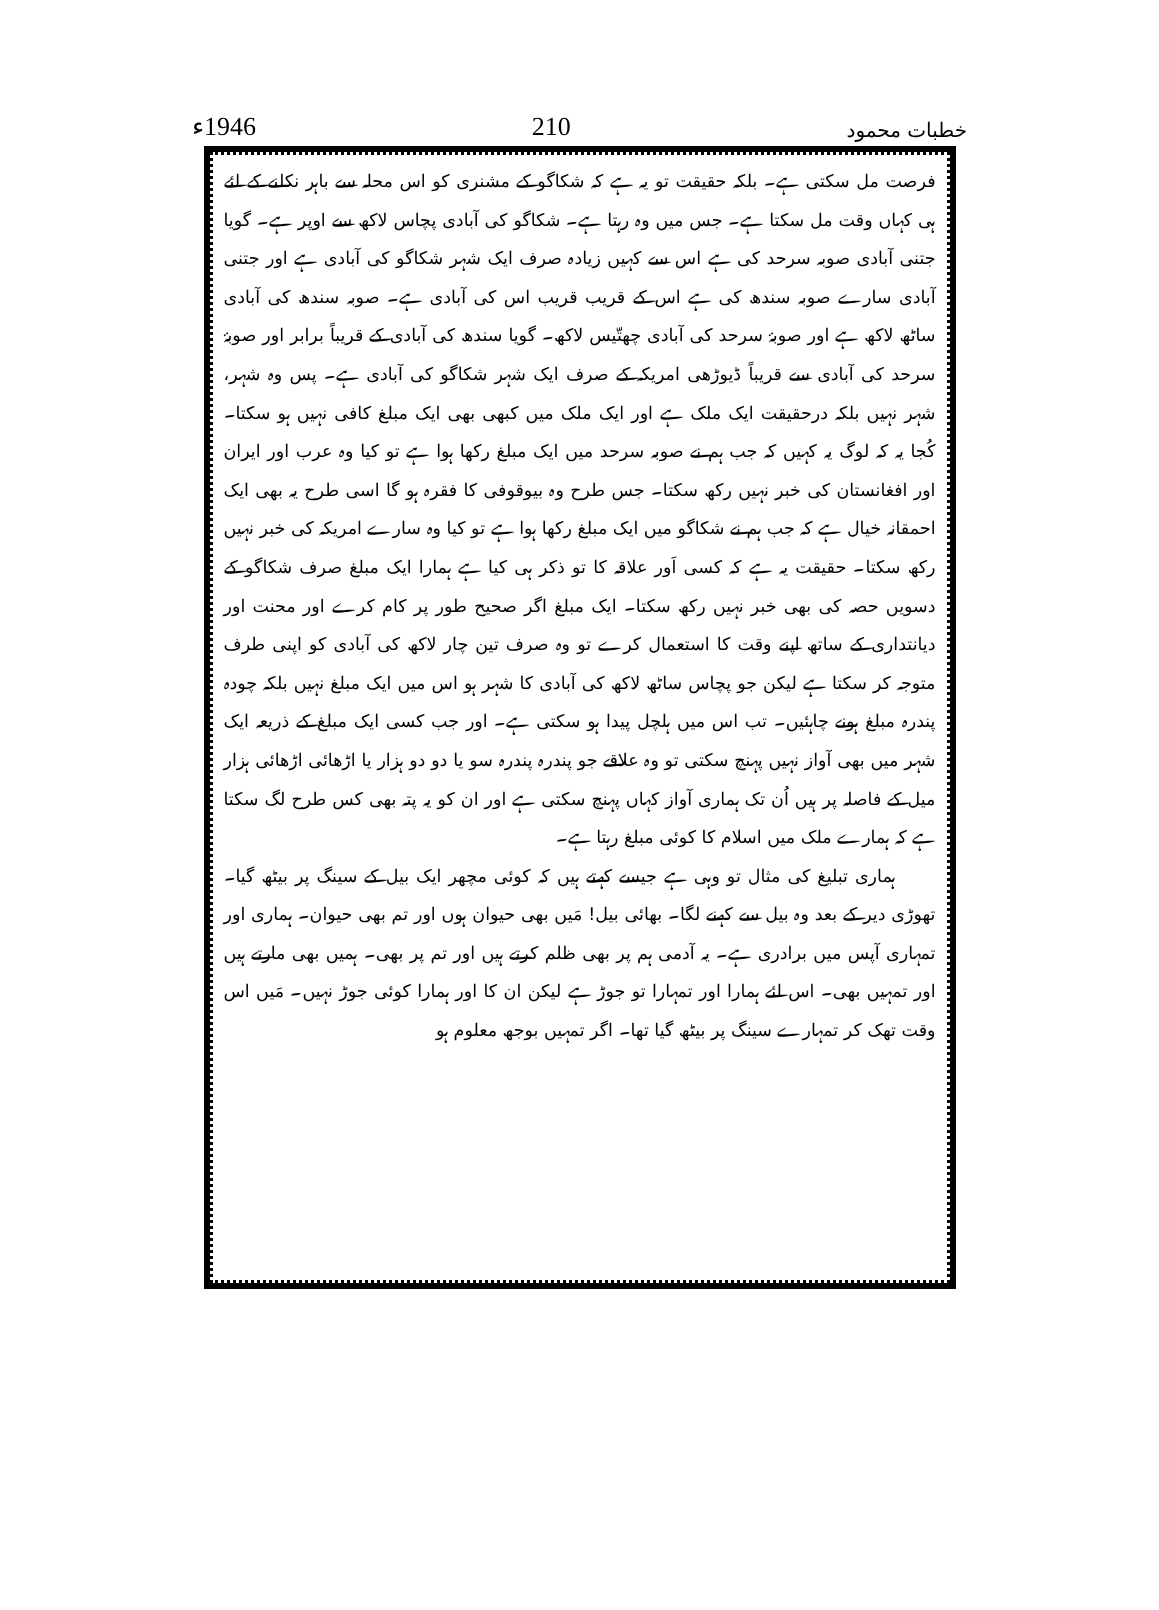خطبات محمود 210 1946ء
فرصت مل سکتی ہے۔ بلکہ حقیقت تو یہ ہے کہ شکاگو کے مشنری کو اس محلہ سے باہر نکلنے کے لئے ہی کہاں وقت مل سکتا ہے۔ جس میں وہ رہتا ہے۔ شکاگو کی آبادی پچاس لاکھ سے اوپر ہے۔ گویا جتنی آبادی صوبہ سرحد کی ہے اس سے کہیں زیادہ صرف ایک شہر شکاگو کی آبادی ہے اور جتنی آبادی سارے صوبہ سندھ کی ہے اس کے قریب قریب اس کی آبادی ہے۔ صوبہ سندھ کی آبادی ساٹھ لاکھ ہے اور صوبۂ سرحد کی آبادی چھتّیس لاکھ۔ گویا سندھ کی آبادی کے قریباً برابر اور صوبۂ سرحد کی آبادی سے قریباً ڈیوڑھی امریکہ کے صرف ایک شہر شکاگو کی آبادی ہے۔ پس وہ شہر، شہر نہیں بلکہ درحقیقت ایک ملک ہے اور ایک ملک میں کبھی بھی ایک مبلغ کافی نہیں ہو سکتا۔ کُجا یہ کہ لوگ یہ کہیں کہ جب ہم نے صوبہ سرحد میں ایک مبلغ رکھا ہوا ہے تو کیا وہ عرب اور ایران اور افغانستان کی خبر نہیں رکھ سکتا۔ جس طرح وہ بیوقوفی کا فقرہ ہو گا اسی طرح یہ بھی ایک احمقانہ خیال ہے کہ جب ہم نے شکاگو میں ایک مبلغ رکھا ہوا ہے تو کیا وہ سارے امریکہ کی خبر نہیں رکھ سکتا۔ حقیقت یہ ہے کہ کسی اَور علاقہ کا تو ذکر ہی کیا ہے ہمارا ایک مبلغ صرف شکاگو کے دسویں حصہ کی بھی خبر نہیں رکھ سکتا۔ ایک مبلغ اگر صحیح طور پر کام کرے اور محنت اور دیانتداری کے ساتھ اپنے وقت کا استعمال کرے تو وہ صرف تین چار لاکھ کی آبادی کو اپنی طرف متوجہ کر سکتا ہے لیکن جو پچاس ساٹھ لاکھ کی آبادی کا شہر ہو اس میں ایک مبلغ نہیں بلکہ چودہ پندرہ مبلغ ہونے چاہئیں۔ تب اس میں ہلچل پیدا ہو سکتی ہے۔ اور جب کسی ایک مبلغ کے ذریعہ ایک شہر میں بھی آواز نہیں پہنچ سکتی تو وہ علاقے جو پندرہ پندرہ سو یا دو دو ہزار یا اڑھائی اڑھائی ہزار میل کے فاصلہ پر ہیں اُن تک ہماری آواز کہاں پہنچ سکتی ہے اور ان کو یہ پتہ بھی کس طرح لگ سکتا ہے کہ ہمارے ملک میں اسلام کا کوئی مبلغ رہتا ہے۔
ہماری تبلیغ کی مثال تو وہی ہے جیسے کہتے ہیں کہ کوئی مچھر ایک بیل کے سینگ پر بیٹھ گیا۔ تھوڑی دیر کے بعد وہ بیل سے کہنے لگا۔ بھائی بیل! مَیں بھی حیوان ہوں اور تم بھی حیوان۔ ہماری اور تمہاری آپس میں برادری ہے۔ یہ آدمی ہم پر بھی ظلم کرتے ہیں اور تم پر بھی۔ ہمیں بھی مارتے ہیں اور تمہیں بھی۔ اس لئے ہمارا اور تمہارا تو جوڑ ہے لیکن ان کا اور ہمارا کوئی جوڑ نہیں۔ مَیں اس وقت تھک کر تمہارے سینگ پر بیٹھ گیا تھا۔ اگر تمہیں بوجھ معلوم ہو